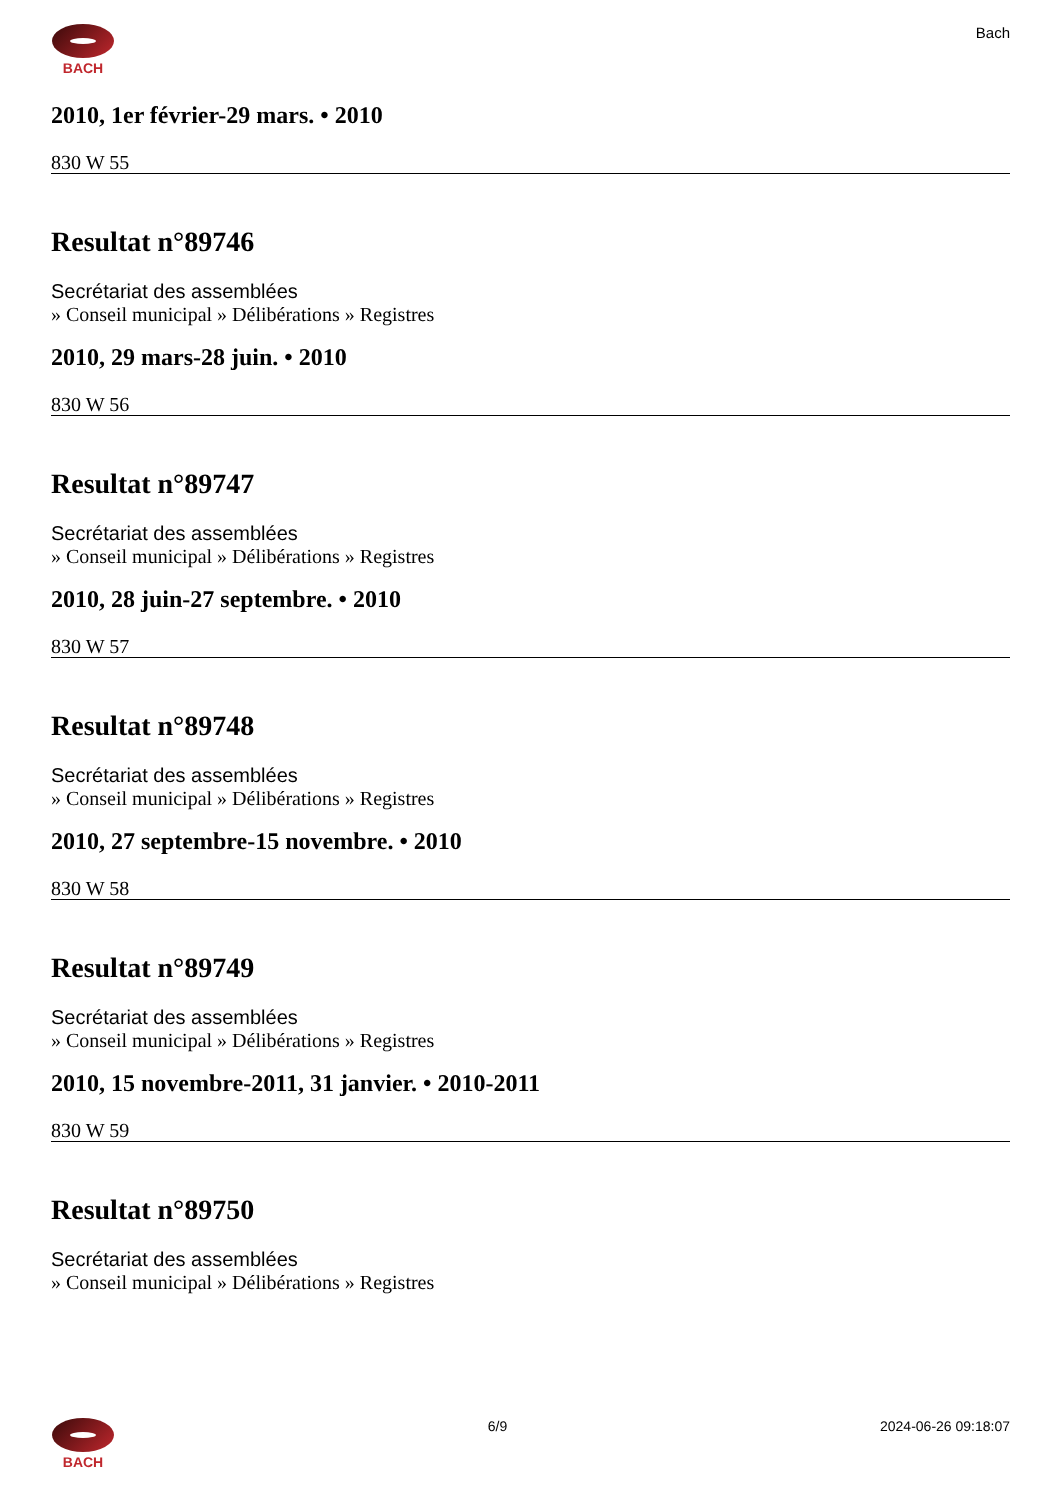BACH Bach
2010, 1er février-29 mars. • 2010
830 W 55
Resultat n°89746
Secrétariat des assemblées
» Conseil municipal » Délibérations » Registres
2010, 29 mars-28 juin. • 2010
830 W 56
Resultat n°89747
Secrétariat des assemblées
» Conseil municipal » Délibérations » Registres
2010, 28 juin-27 septembre. • 2010
830 W 57
Resultat n°89748
Secrétariat des assemblées
» Conseil municipal » Délibérations » Registres
2010, 27 septembre-15 novembre. • 2010
830 W 58
Resultat n°89749
Secrétariat des assemblées
» Conseil municipal » Délibérations » Registres
2010, 15 novembre-2011, 31 janvier. • 2010-2011
830 W 59
Resultat n°89750
Secrétariat des assemblées
» Conseil municipal » Délibérations » Registres
BACH 6/9 2024-06-26 09:18:07